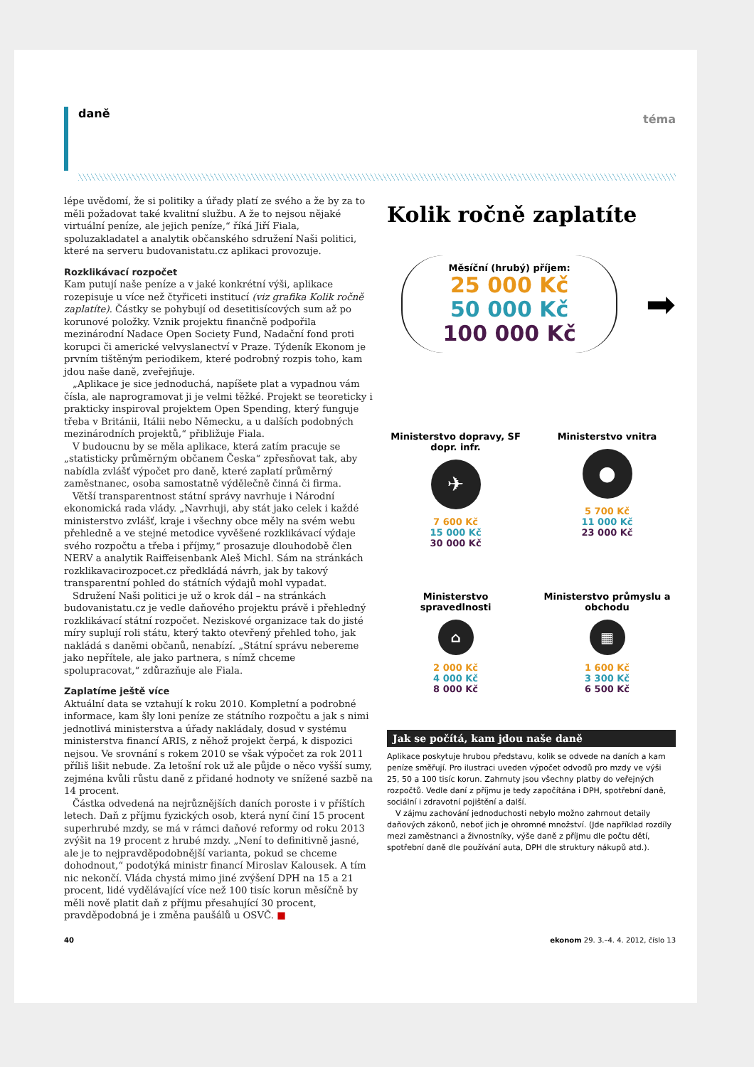daně téma
lépe uvědomí, že si politiky a úřady platí ze svého a že by za to měli požadovat také kvalitní službu. A že to nejsou nějaké virtuální peníze, ale jejich peníze,“ říká Jiří Fiala, spoluzakladatel a analytik občanského sdružení Naši politici, které na serveru budovanistatu.cz aplikaci provozuje.
Rozklikávací rozpočet
Kam putují naše peníze a v jaké konkrétní výši, aplikace rozepisuje u více než čtyřiceti institucí (viz grafika Kolik ročně zaplatíte). Částky se pohybují od desetitisícových sum až po korunové položky. Vznik projektu finančně podpořila mezinárodní Nadace Open Society Fund, Nadační fond proti korupci či americké velvyslanectví v Praze. Týdeník Ekonom je prvním tištěným periodikem, které podrobný rozpis toho, kam jdou naše daně, zveřejňuje.
„Aplikace je sice jednoduchá, napíšete plat a vypadnou vám čísla, ale naprogramovat ji je velmi těžké. Projekt se teoreticky i prakticky inspiroval projektem Open Spending, který funguje třeba v Británii, Itálii nebo Německu, a u dalších podobných mezinárodních projektů,“ přibližuje Fiala.
V budoucnu by se měla aplikace, která zatím pracuje se „statisticky průměrným občanem Česka“ zpřesňovat tak, aby nabídla zvlášť výpočet pro daně, které zaplatí průměrný zaměstnanec, osoba samostatně výdělečně činná či firma.
Větší transparentnost státní správy navrhuje i Národní ekonomická rada vlády. „Navrhuji, aby stát jako celek i každé ministerstvo zvlášť, kraje i všechny obce měly na svém webu přehledně a ve stejné metodice vyvěšené rozklikávací výdaje svého rozpočtu a třeba i příjmy,“ prosazuje dlouhodobě člen NERV a analytik Raiffeisenbank Aleš Michl. Sám na stránkách rozklikavacirozpocet.cz předkládá návrh, jak by takový transparentní pohled do státních výdajů mohl vypadat.
Sdružení Naši politici je už o krok dál – na stránkách budovanistatu.cz je vedle daňového projektu právě i přehledný rozklikávací státní rozpočet. Neziskové organizace tak do jisté míry suplují roli státu, který takto otevřený přehled toho, jak nakládá s daněmi občanů, nenabízí. „Státní správu nebereme jako nepřítele, ale jako partnera, s nímž chceme spolupracovat,“ zdůrazňuje ale Fiala.
Zaplatíme ještě více
Aktuální data se vztahují k roku 2010. Kompletní a podrobné informace, kam šly loni peníze ze státního rozpočtu a jak s nimi jednotlivá ministerstva a úřady nakládaly, dosud v systému ministerstva financí ARIS, z něhož projekt čerpá, k dispozici nejsou. Ve srovnání s rokem 2010 se však výpočet za rok 2011 příliš lišit nebude. Za letošní rok už ale půjde o něco vyšší sumy, zejména kvůli růstu daně z přidané hodnoty ve snížené sazbě na 14 procent.
Částka odvedená na nejrůznějších daních poroste i v příštích letech. Daň z příjmu fyzických osob, která nyní činí 15 procent superhrubé mzdy, se má v rámci daňové reformy od roku 2013 zvýšit na 19 procent z hrubé mzdy. „Není to definitivně jasné, ale je to nejpravděpodobnější varianta, pokud se chceme dohodnout,“ podotýká ministr financí Miroslav Kalousek. A tím nic nekončí. Vláda chystá mimo jiné zvýšení DPH na 15 a 21 procent, lidé vydělávající více než 100 tisíc korun měsíčně by měli nově platit daň z příjmu přesahující 30 procent, pravděpodobná je i změna paušálů u OSVČ. ■
Kolik ročně zaplatíte
Měsíční (hrubý) příjem:
25 000 Kč
50 000 Kč
100 000 Kč
➡
Ministerstvo dopravy, SF dopr. infr.
✈
7 600 Kč
15 000 Kč
30 000 Kč
Ministerstvo vnitra
●
5 700 Kč
11 000 Kč
23 000 Kč
Ministerstvo spravedlnosti
⌂
2 000 Kč
4 000 Kč
8 000 Kč
Ministerstvo průmyslu a obchodu
▦
1 600 Kč
3 300 Kč
6 500 Kč
Jak se počítá, kam jdou naše daně
Aplikace poskytuje hrubou představu, kolik se odvede na daních a kam peníze směřují. Pro ilustraci uveden výpočet odvodů pro mzdy ve výši 25, 50 a 100 tisíc korun. Zahrnuty jsou všechny platby do veřejných rozpočtů. Vedle daní z příjmu je tedy započítána i DPH, spotřební daně, sociální i zdravotní pojištění a další.
V zájmu zachování jednoduchosti nebylo možno zahrnout detaily daňových zákonů, neboť jich je ohromné množství. (Jde například rozdíly mezi zaměstnanci a živnostníky, výše daně z příjmu dle počtu dětí, spotřební daně dle používání auta, DPH dle struktury nákupů atd.).
40 ekonom 29. 3.–4. 4. 2012, číslo 13